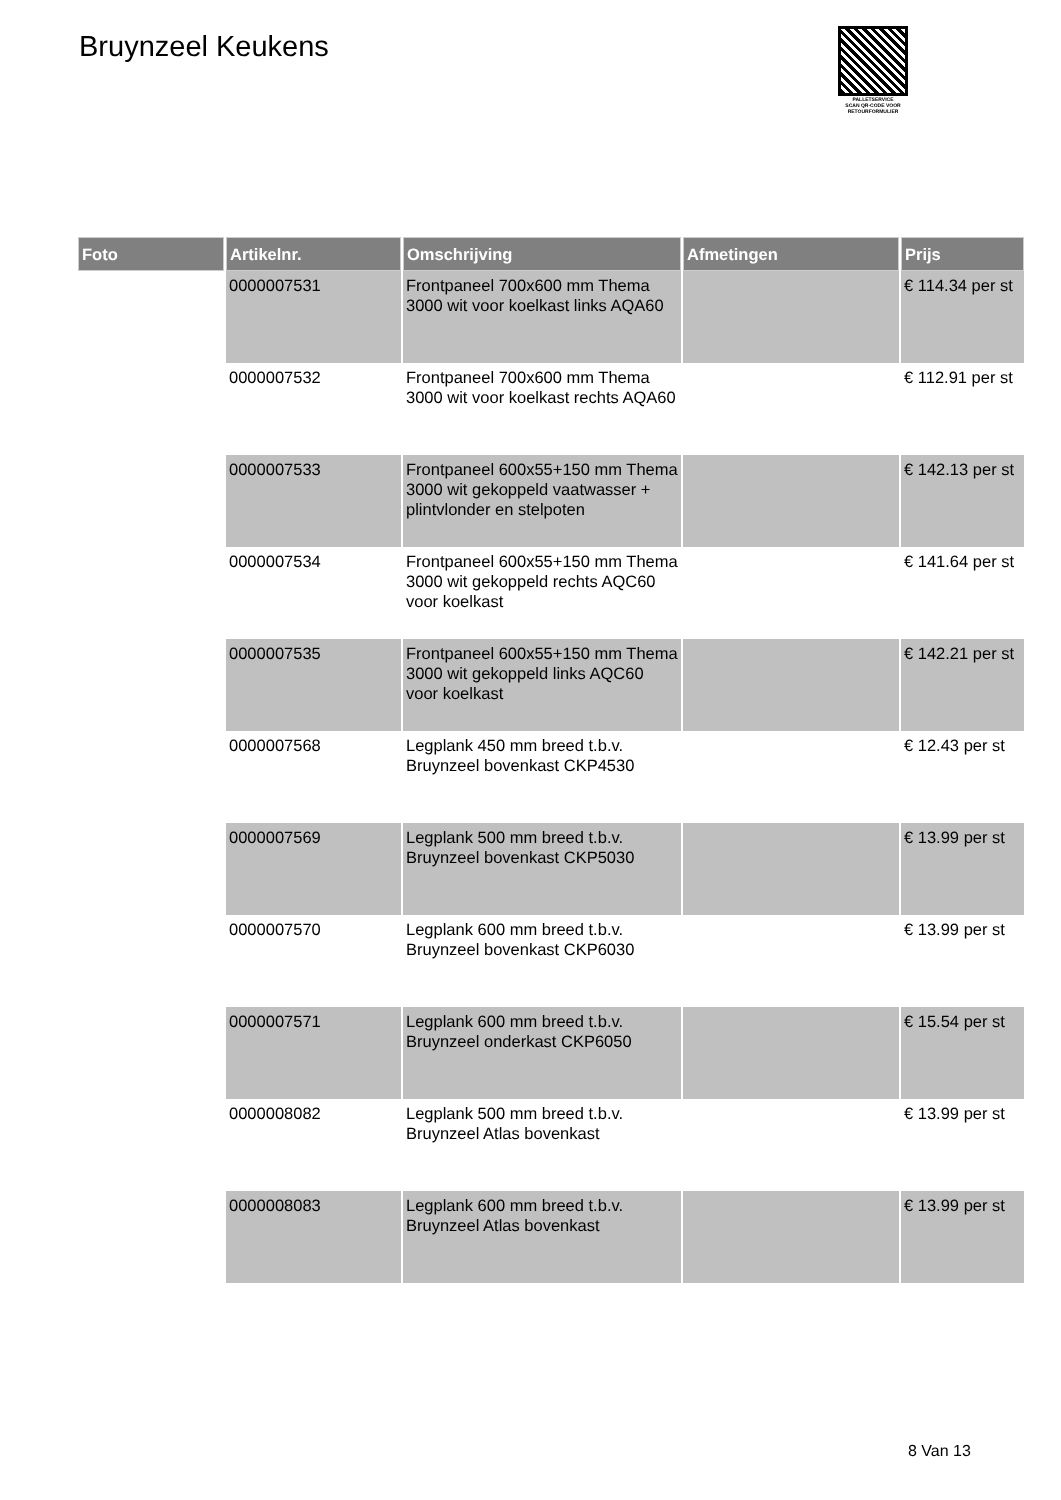Bruynzeel Keukens
PALLETSERVICE
SCAN QR-CODE VOOR
RETOURFORMULIER
| Foto | Artikelnr. | Omschrijving | Afmetingen | Prijs |
| --- | --- | --- | --- | --- |
| | 0000007531 | Frontpaneel 700x600 mm Thema 3000 wit voor koelkast links AQA60 | | € 114.34 per st |
| | 0000007532 | Frontpaneel 700x600 mm Thema 3000 wit voor koelkast rechts AQA60 | | € 112.91 per st |
| | 0000007533 | Frontpaneel 600x55+150 mm Thema 3000 wit gekoppeld vaatwasser + plintvlonder en stelpoten | | € 142.13 per st |
| | 0000007534 | Frontpaneel 600x55+150 mm Thema 3000 wit gekoppeld rechts AQC60 voor koelkast | | € 141.64 per st |
| | 0000007535 | Frontpaneel 600x55+150 mm Thema 3000 wit gekoppeld links AQC60 voor koelkast | | € 142.21 per st |
| | 0000007568 | Legplank 450 mm breed t.b.v. Bruynzeel bovenkast CKP4530 | | € 12.43 per st |
| | 0000007569 | Legplank 500 mm breed t.b.v. Bruynzeel bovenkast CKP5030 | | € 13.99 per st |
| | 0000007570 | Legplank 600 mm breed t.b.v. Bruynzeel bovenkast CKP6030 | | € 13.99 per st |
| | 0000007571 | Legplank 600 mm breed t.b.v. Bruynzeel onderkast CKP6050 | | € 15.54 per st |
| | 0000008082 | Legplank 500 mm breed t.b.v. Bruynzeel Atlas bovenkast | | € 13.99 per st |
| | 0000008083 | Legplank 600 mm breed t.b.v. Bruynzeel Atlas bovenkast | | € 13.99 per st |
8 Van 13